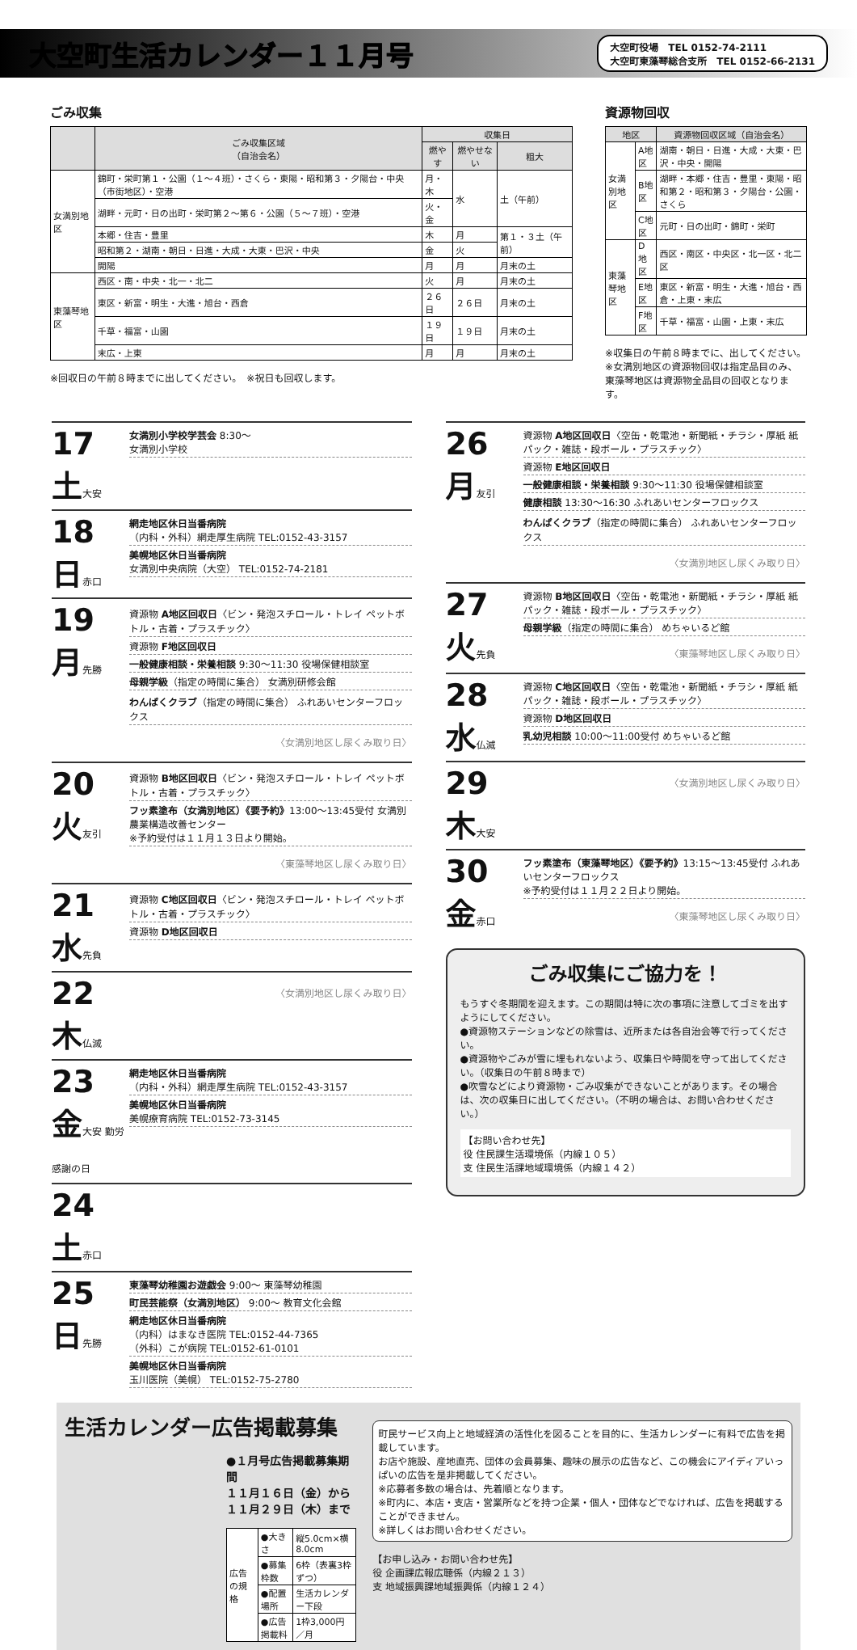大空町生活カレンダー１１月号
大空町役場　TEL 0152-74-2111
大空町東藻琴総合支所　TEL 0152-66-2131
ごみ収集
| | ごみ収集区域 （自治会名） | 収集日 | | |
| --- | --- | --- | --- | --- |
| | | 燃やす | 燃やせない | 粗大 |
| 女満別地区 | 錦町・栄町第１・公園（１～４班）・さくら・東陽・昭和第３・夕陽台・中央（市街地区）・空港 | 月・木 | 水 | 土（午前） |
| | 湖畔・元町・日の出町・栄町第２～第６・公園（５～７班）・空港 | 火・金 | | |
| | 本郷・住吉・豊里 | 木 | 月 | 第１・３土（午前） |
| | 昭和第２・湖南・朝日・日進・大成・大東・巴沢・中央 | 金 | 火 | |
| | 開陽 | 月 | 月 | 月末の土 |
| 東藻琴地区 | 西区・南・中央・北一・北二 | 火 | 月 | 月末の土 |
| | 東区・新富・明生・大進・旭台・西倉 | ２６日 | ２６日 | 月末の土 |
| | 千草・福富・山園 | １９日 | １９日 | 月末の土 |
| | 末広・上東 | 月 | 月 | 月末の土 |
※回収日の午前８時までに出してください。　※祝日も回収します。
資源物回収
| 地区 | | 資源物回収区域（自治会名） |
| --- | --- | --- |
| 女満別地区 | A地区 | 湖南・朝日・日進・大成・大東・巴沢・中央・開陽 |
| | B地区 | 湖畔・本郷・住吉・豊里・東陽・昭和第２・昭和第３・夕陽台・公園・さくら |
| | C地区 | 元町・日の出町・錦町・栄町 |
| 東藻琴地区 | D地区 | 西区・南区・中央区・北一区・北二区 |
| | E地区 | 東区・新富・明生・大進・旭台・西倉・上東・末広 |
| | F地区 | 千草・福富・山園・上東・末広 |
※収集日の午前８時までに、出してください。
※女満別地区の資源物回収は指定品目のみ、東藻琴地区は資源物全品目の回収となります。
17 土大安
女満別小学校学芸会 8:30～
女満別小学校
18 日赤口
網走地区休日当番病院
（内科・外科）網走厚生病院 TEL:0152-43-3157
美幌地区休日当番病院
女満別中央病院（大空） TEL:0152-74-2181
19 月先勝
資源物 A地区回収日〈ビン・発泡スチロール・トレイ ペットボトル・古着・プラスチック〉
資源物 F地区回収日
一般健康相談・栄養相談 9:30～11:30 役場保健相談室
母親学級（指定の時間に集合） 女満別研修会館
わんぱくクラブ（指定の時間に集合） ふれあいセンターフロックス
〈女満別地区し尿くみ取り日〉
20 火友引
資源物 B地区回収日〈ビン・発泡スチロール・トレイ ペットボトル・古着・プラスチック〉
フッ素塗布（女満別地区）《要予約》13:00～13:45受付 女満別農業構造改善センター
※予約受付は１１月１３日より開始。
〈東藻琴地区し尿くみ取り日〉
21 水先負
資源物 C地区回収日〈ビン・発泡スチロール・トレイ ペットボトル・古着・プラスチック〉
資源物 D地区回収日
22 木仏滅
〈女満別地区し尿くみ取り日〉
23 金大安 勤労感謝の日
網走地区休日当番病院
（内科・外科）網走厚生病院 TEL:0152-43-3157
美幌地区休日当番病院
美幌療育病院 TEL:0152-73-3145
24 土赤口
25 日先勝
東藻琴幼稚園お遊戯会 9:00～ 東藻琴幼稚園
町民芸能祭（女満別地区） 9:00～ 教育文化会館
網走地区休日当番病院
（内科）はまなき医院 TEL:0152-44-7365
（外科）こが病院 TEL:0152-61-0101
美幌地区休日当番病院
玉川医院（美幌） TEL:0152-75-2780
26 月友引
資源物 A地区回収日〈空缶・乾電池・新聞紙・チラシ・厚紙 紙パック・雑誌・段ボール・プラスチック〉
資源物 E地区回収日
一般健康相談・栄養相談 9:30～11:30 役場保健相談室
健康相談 13:30～16:30 ふれあいセンターフロックス
わんぱくクラブ（指定の時間に集合） ふれあいセンターフロックス
〈女満別地区し尿くみ取り日〉
27 火先負
資源物 B地区回収日〈空缶・乾電池・新聞紙・チラシ・厚紙 紙パック・雑誌・段ボール・プラスチック〉
母親学級（指定の時間に集合） めちゃいるど館
〈東藻琴地区し尿くみ取り日〉
28 水仏滅
資源物 C地区回収日〈空缶・乾電池・新聞紙・チラシ・厚紙 紙パック・雑誌・段ボール・プラスチック〉
資源物 D地区回収日
乳幼児相談 10:00～11:00受付 めちゃいるど館
29 木大安
〈女満別地区し尿くみ取り日〉
30 金赤口
フッ素塗布（東藻琴地区）《要予約》13:15～13:45受付 ふれあいセンターフロックス
※予約受付は１１月２２日より開始。
〈東藻琴地区し尿くみ取り日〉
ごみ収集にご協力を！
もうすぐ冬期間を迎えます。この期間は特に次の事項に注意してゴミを出すようにしてください。
●資源物ステーションなどの除雪は、近所または各自治会等で行ってください。
●資源物やごみが雪に埋もれないよう、収集日や時間を守って出してください。（収集日の午前８時まで）
●吹雪などにより資源物・ごみ収集ができないことがあります。その場合は、次の収集日に出してください。（不明の場合は、お問い合わせください。）
【お問い合わせ先】
役 住民課生活環境係（内線１０５）
支 住民生活課地域環境係（内線１４２）
生活カレンダー広告掲載募集
●１月号広告掲載募集期間
１１月１６日（金）から
１１月２９日（木）まで
| 広告の規格 | ●大きさ | 縦5.0cm×横8.0cm |
| | ●募集枠数 | 6枠（表裏3枠ずつ） |
| | ●配置場所 | 生活カレンダー下段 |
| | ●広告掲載料 | 1枠3,000円／月 |
町民サービス向上と地域経済の活性化を図ることを目的に、生活カレンダーに有料で広告を掲載しています。
お店や施設、産地直売、団体の会員募集、趣味の展示の広告など、この機会にアイディアいっぱいの広告を是非掲載してください。
※応募者多数の場合は、先着順となります。
※町内に、本店・支店・営業所などを持つ企業・個人・団体などでなければ、広告を掲載することができません。
※詳しくはお問い合わせください。
【お申し込み・お問い合わせ先】
役 企画課広報広聴係（内線２１３）
支 地域振興課地域振興係（内線１２４）